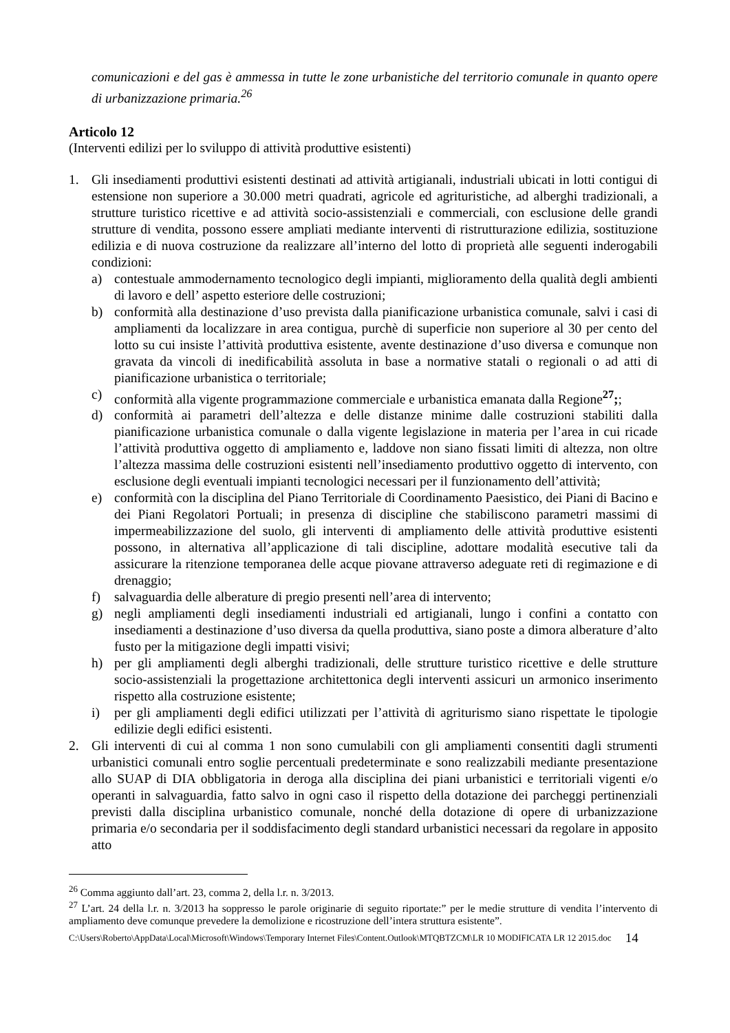comunicazioni e del gas è ammessa in tutte le zone urbanistiche del territorio comunale in quanto opere di urbanizzazione primaria.<sup>26</sup>
Articolo 12
(Interventi edilizi per lo sviluppo di attività produttive esistenti)
1. Gli insediamenti produttivi esistenti destinati ad attività artigianali, industriali ubicati in lotti contigui di estensione non superiore a 30.000 metri quadrati, agricole ed agrituristiche, ad alberghi tradizionali, a strutture turistico ricettive e ad attività socio-assistenziali e commerciali, con esclusione delle grandi strutture di vendita, possono essere ampliati mediante interventi di ristrutturazione edilizia, sostituzione edilizia e di nuova costruzione da realizzare all’interno del lotto di proprietà alle seguenti inderogabili condizioni:
a) contestuale ammodernamento tecnologico degli impianti, miglioramento della qualità degli ambienti di lavoro e dell’ aspetto esteriore delle costruzioni;
b) conformità alla destinazione d’uso prevista dalla pianificazione urbanistica comunale, salvi i casi di ampliamenti da localizzare in area contigua, purchè di superficie non superiore al 30 per cento del lotto su cui insiste l’attività produttiva esistente, avente destinazione d’uso diversa e comunque non gravata da vincoli di inedificabilità assoluta in base a normative statali o regionali o ad atti di pianificazione urbanistica o territoriale;
c) conformità alla vigente programmazione commerciale e urbanistica emanata dalla Regione<sup>27</sup>;;
d) conformità ai parametri dell’altezza e delle distanze minime dalle costruzioni stabiliti dalla pianificazione urbanistica comunale o dalla vigente legislazione in materia per l’area in cui ricade l’attività produttiva oggetto di ampliamento e, laddove non siano fissati limiti di altezza, non oltre l’altezza massima delle costruzioni esistenti nell’insediamento produttivo oggetto di intervento, con esclusione degli eventuali impianti tecnologici necessari per il funzionamento dell’attività;
e) conformità con la disciplina del Piano Territoriale di Coordinamento Paesistico, dei Piani di Bacino e dei Piani Regolatori Portuali; in presenza di discipline che stabiliscono parametri massimi di impermeabilizzazione del suolo, gli interventi di ampliamento delle attività produttive esistenti possono, in alternativa all’applicazione di tali discipline, adottare modalità esecutive tali da assicurare la ritenzione temporanea delle acque piovane attraverso adeguate reti di regimazione e di drenaggio;
f) salvaguardia delle alberature di pregio presenti nell’area di intervento;
g) negli ampliamenti degli insediamenti industriali ed artigianali, lungo i confini a contatto con insediamenti a destinazione d’uso diversa da quella produttiva, siano poste a dimora alberature d’alto fusto per la mitigazione degli impatti visivi;
h) per gli ampliamenti degli alberghi tradizionali, delle strutture turistico ricettive e delle strutture socio-assistenziali la progettazione architettonica degli interventi assicuri un armonico inserimento rispetto alla costruzione esistente;
i) per gli ampliamenti degli edifici utilizzati per l’attività di agriturismo siano rispettate le tipologie edilizie degli edifici esistenti.
2. Gli interventi di cui al comma 1 non sono cumulabili con gli ampliamenti consentiti dagli strumenti urbanistici comunali entro soglie percentuali predeterminate e sono realizzabili mediante presentazione allo SUAP di DIA obbligatoria in deroga alla disciplina dei piani urbanistici e territoriali vigenti e/o operanti in salvaguardia, fatto salvo in ogni caso il rispetto della dotazione dei parcheggi pertinenziali previsti dalla disciplina urbanistico comunale, nonché della dotazione di opere di urbanizzazione primaria e/o secondaria per il soddisfacimento degli standard urbanistici necessari da regolare in apposito atto
<sup>26</sup> Comma aggiunto dall’art. 23, comma 2, della l.r. n. 3/2013.
<sup>27</sup> L’art. 24 della l.r. n. 3/2013 ha soppresso le parole originarie di seguito riportate:” per le medie strutture di vendita l’intervento di ampliamento deve comunque prevedere la demolizione e ricostruzione dell’intera struttura esistente”.
C:\Users\Roberto\AppData\Local\Microsoft\Windows\Temporary Internet Files\Content.Outlook\MTQBTZCM\LR 10 MODIFICATA LR 12 2015.doc
14